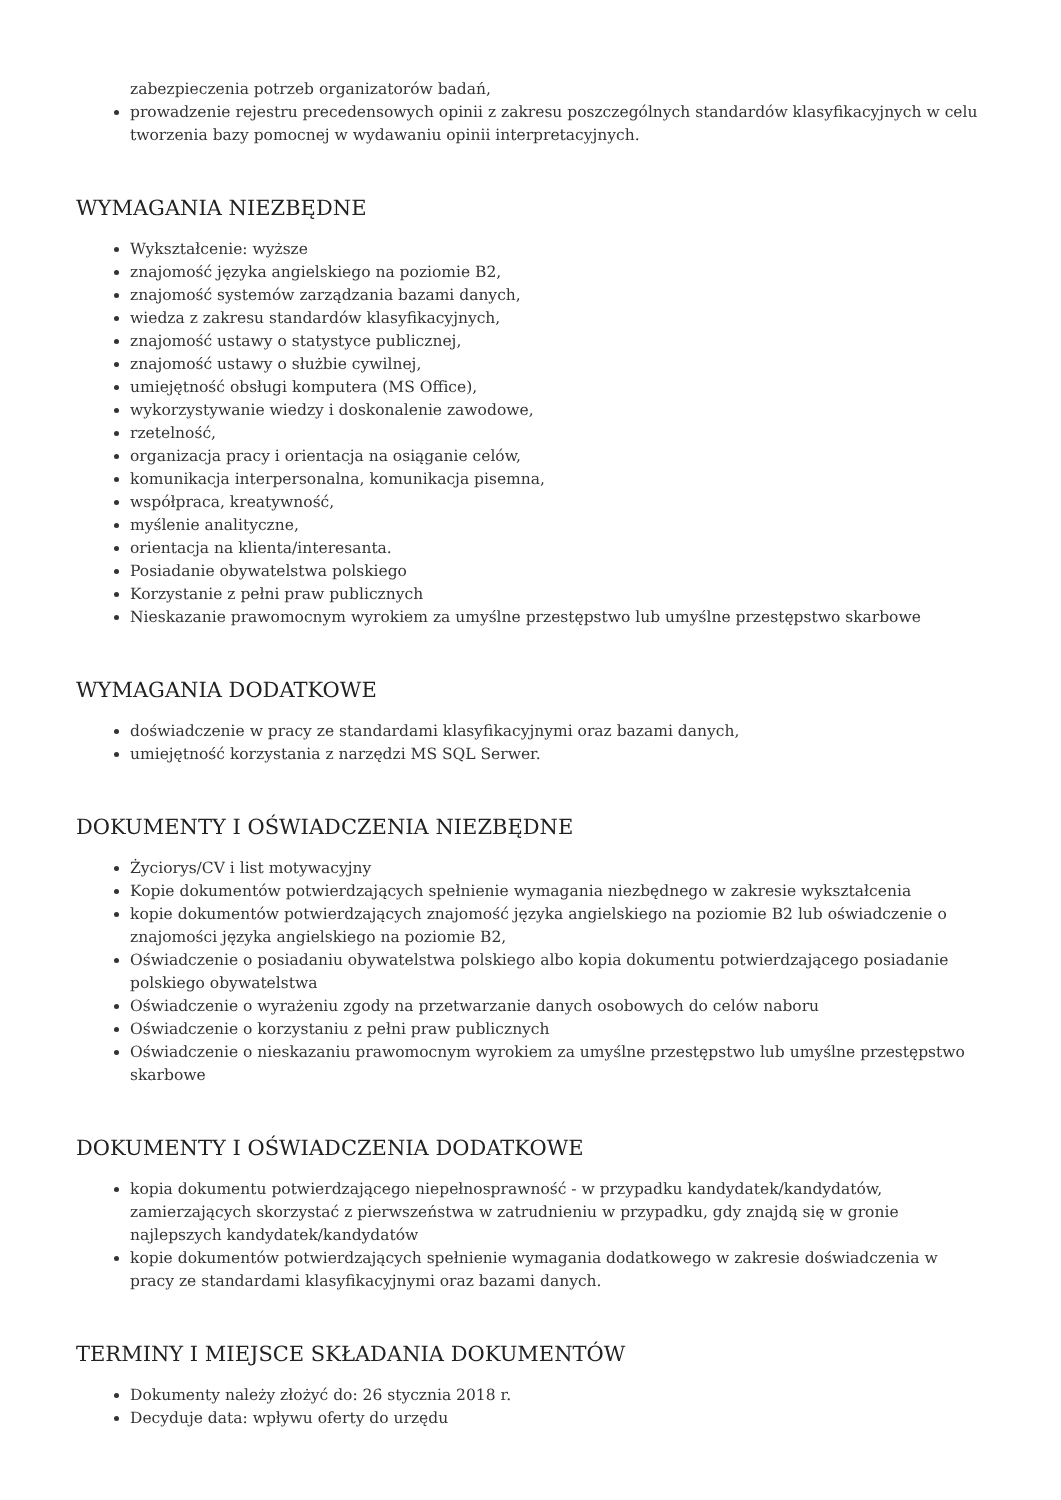zabezpieczenia potrzeb organizatorów badań,
prowadzenie rejestru precedensowych opinii z zakresu poszczególnych standardów klasyfikacyjnych w celu tworzenia bazy pomocnej w wydawaniu opinii interpretacyjnych.
WYMAGANIA NIEZBĘDNE
Wykształcenie: wyższe
znajomość języka angielskiego na poziomie B2,
znajomość systemów zarządzania bazami danych,
wiedza z zakresu standardów klasyfikacyjnych,
znajomość ustawy o statystyce publicznej,
znajomość ustawy o służbie cywilnej,
umiejętność obsługi komputera (MS Office),
wykorzystywanie wiedzy i doskonalenie zawodowe,
rzetelność,
organizacja pracy i orientacja na osiąganie celów,
komunikacja interpersonalna, komunikacja pisemna,
współpraca, kreatywność,
myślenie analityczne,
orientacja na klienta/interesanta.
Posiadanie obywatelstwa polskiego
Korzystanie z pełni praw publicznych
Nieskazanie prawomocnym wyrokiem za umyślne przestępstwo lub umyślne przestępstwo skarbowe
WYMAGANIA DODATKOWE
doświadczenie w pracy ze standardami klasyfikacyjnymi oraz bazami danych,
umiejętność korzystania z narzędzi MS SQL Serwer.
DOKUMENTY I OŚWIADCZENIA NIEZBĘDNE
Życiorys/CV i list motywacyjny
Kopie dokumentów potwierdzających spełnienie wymagania niezbędnego w zakresie wykształcenia
kopie dokumentów potwierdzających znajomość języka angielskiego na poziomie B2 lub oświadczenie o znajomości języka angielskiego na poziomie B2,
Oświadczenie o posiadaniu obywatelstwa polskiego albo kopia dokumentu potwierdzającego posiadanie polskiego obywatelstwa
Oświadczenie o wyrażeniu zgody na przetwarzanie danych osobowych do celów naboru
Oświadczenie o korzystaniu z pełni praw publicznych
Oświadczenie o nieskazaniu prawomocnym wyrokiem za umyślne przestępstwo lub umyślne przestępstwo skarbowe
DOKUMENTY I OŚWIADCZENIA DODATKOWE
kopia dokumentu potwierdzającego niepełnosprawność - w przypadku kandydatek/kandydatów, zamierzających skorzystać z pierwszeństwa w zatrudnieniu w przypadku, gdy znajdą się w gronie najlepszych kandydatek/kandydatów
kopie dokumentów potwierdzających spełnienie wymagania dodatkowego w zakresie doświadczenia w pracy ze standardami klasyfikacyjnymi oraz bazami danych.
TERMINY I MIEJSCE SKŁADANIA DOKUMENTÓW
Dokumenty należy złożyć do: 26 stycznia 2018 r.
Decyduje data: wpływu oferty do urzędu